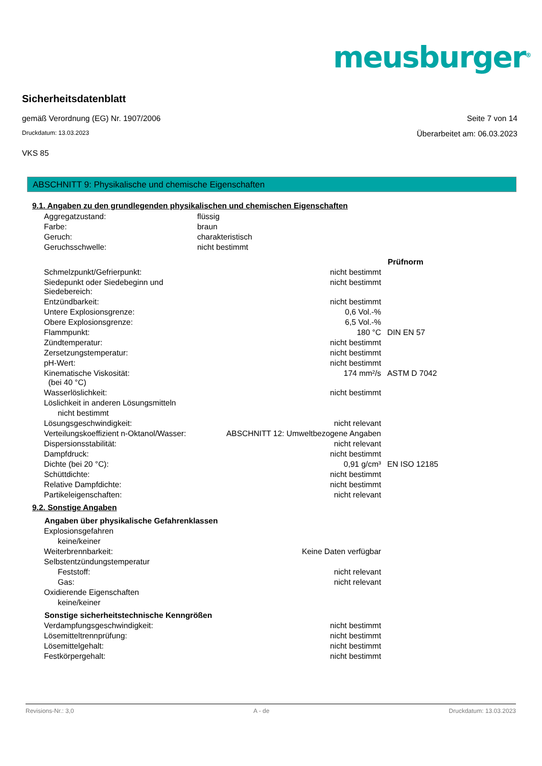meusburger<sup>®</sup>
Sicherheitsdatenblatt
gemäß Verordnung (EG) Nr. 1907/2006 Seite 7 von 14
Druckdatum: 13.03.2023 Überarbeitet am: 06.03.2023
VKS 85
ABSCHNITT 9: Physikalische und chemische Eigenschaften
9.1. Angaben zu den grundlegenden physikalischen und chemischen Eigenschaften
| Aggregatzustand: | flüssig | |
| Farbe: | braun | |
| Geruch: | charakteristisch | |
| Geruchsschwelle: | nicht bestimmt | |
| | | Prüfnorm |
| Schmelzpunkt/Gefrierpunkt: | nicht bestimmt | |
| Siedepunkt oder Siedebeginn und Siedebereich: | nicht bestimmt | |
| Entzündbarkeit: | nicht bestimmt | |
| Untere Explosionsgrenze: | 0,6 Vol.-% | |
| Obere Explosionsgrenze: | 6,5 Vol.-% | |
| Flammpunkt: | 180 °C | DIN EN 57 |
| Zündtemperatur: | nicht bestimmt | |
| Zersetzungstemperatur: | nicht bestimmt | |
| pH-Wert: | nicht bestimmt | |
| Kinematische Viskosität: (bei 40 °C) | 174 mm²/s | ASTM D 7042 |
| Wasserlöslichkeit: | nicht bestimmt | |
| Löslichkeit in anderen Lösungsmitteln | | |
| nicht bestimmt | | |
| Lösungsgeschwindigkeit: | nicht relevant | |
| Verteilungskoeffizient n-Oktanol/Wasser: | ABSCHNITT 12: Umweltbezogene Angaben | |
| Dispersionsstabilität: | nicht relevant | |
| Dampfdruck: | nicht bestimmt | |
| Dichte (bei 20 °C): | 0,91 g/cm³ | EN ISO 12185 |
| Schüttdichte: | nicht bestimmt | |
| Relative Dampfdichte: | nicht bestimmt | |
| Partikeleigenschaften: | nicht relevant | |
9.2. Sonstige Angaben
| Angaben über physikalische Gefahrenklassen | | |
| --- | --- | --- |
| Explosionsgefahren | | |
| keine/keiner | | |
| Weiterbrennbarkeit: | Keine Daten verfügbar | |
| Selbstentzündungstemperatur | | |
| Feststoff: | nicht relevant | |
| Gas: | nicht relevant | |
| Oxidierende Eigenschaften | | |
| keine/keiner | | |
| Sonstige sicherheitstechnische Kenngrößen | | |
| Verdampfungsgeschwindigkeit: | nicht bestimmt | |
| Lösemitteltrennprüfung: | nicht bestimmt | |
| Lösemittelgehalt: | nicht bestimmt | |
| Festkörpergehalt: | nicht bestimmt | |
Revisions-Nr.: 3,0 A - de Druckdatum: 13.03.2023